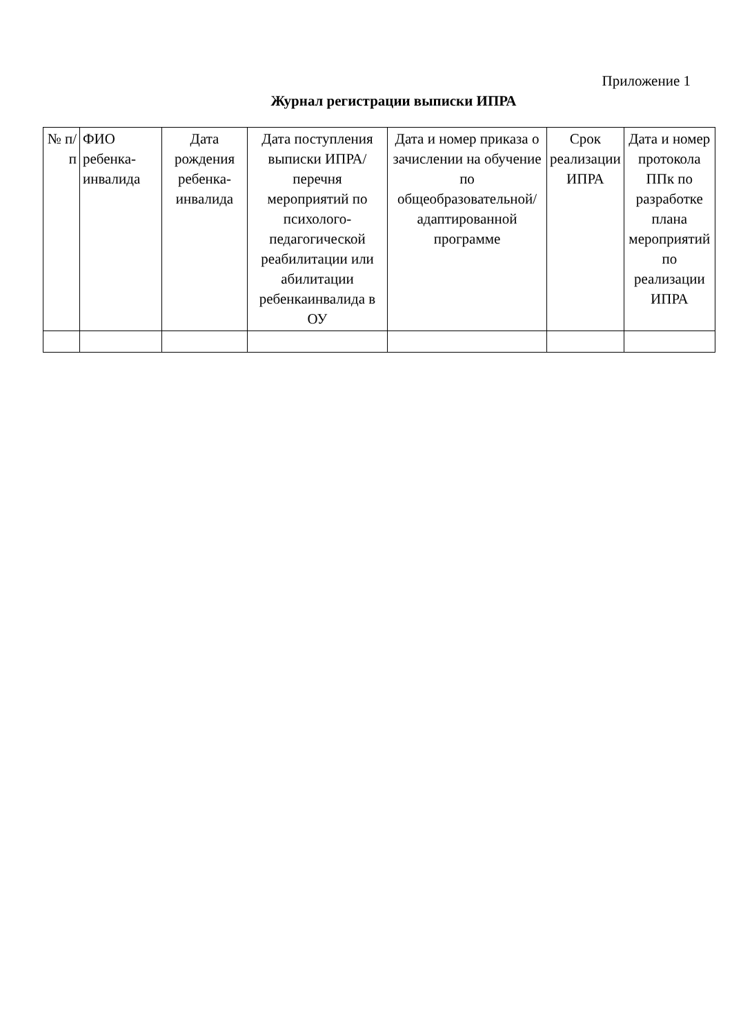Приложение 1
Журнал регистрации выписки ИПРА
| № п/п | ФИО ребенка-инвалида | Дата рождения ребенка-инвалида | Дата поступления выписки ИПРА/перечня мероприятий по психолого-педагогической реабилитации или абилитации ребенкаинвалида в ОУ | Дата и номер приказа о зачислении на обучение по общеобразовательной/адаптированной программе | Срок реализации ИПРА | Дата и номер протокола ППк по разработке плана мероприятий по реализации ИПРА |
| --- | --- | --- | --- | --- | --- | --- |